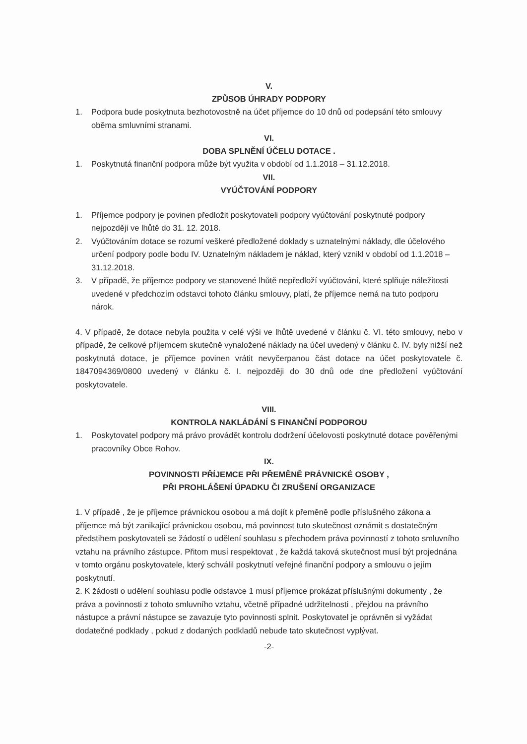V.
ZPŮSOB ÚHRADY PODPORY
1. Podpora bude poskytnuta bezhotovostně na účet příjemce do 10 dnů od podepsání této smlouvy oběma smluvními stranami.
VI.
DOBA SPLNĚNÍ ÚČELU DOTACE .
1. Poskytnutá finanční podpora může být využita v období od 1.1.2018 – 31.12.2018.
VII.
VYÚČTOVÁNÍ PODPORY
1. Příjemce podpory je povinen předložit poskytovateli podpory vyúčtování poskytnuté podpory nejpozději ve lhůtě do 31. 12. 2018.
2. Vyúčtováním dotace se rozumí veškeré předložené doklady s uznatelnými náklady, dle účelového určení podpory podle bodu IV. Uznatelným nákladem je náklad, který vznikl v období od 1.1.2018 – 31.12.2018.
3. V případě, že příjemce podpory ve stanovené lhůtě nepředloží vyúčtování, které splňuje náležitosti uvedené v předchozím odstavci tohoto článku smlouvy, platí, že příjemce nemá na tuto podporu nárok.
4. V případě, že dotace nebyla použita v celé výši ve lhůtě uvedené v článku č. VI. této smlouvy, nebo v případě, že celkové příjemcem skutečně vynaložené náklady na účel uvedený v článku č. IV. byly nižší než poskytnutá dotace, je příjemce povinen vrátit nevyčerpanou část dotace na účet poskytovatele č. 1847094369/0800 uvedený v článku č. I. nejpozději do 30 dnů ode dne předložení vyúčtování poskytovatele.
VIII.
KONTROLA NAKLÁDÁNÍ S FINANČNÍ PODPOROU
1. Poskytovatel podpory má právo provádět kontrolu dodržení účelovosti poskytnuté dotace pověřenými pracovníky Obce Rohov.
IX.
POVINNOSTI PŘÍJEMCE PŘI PŘEMĚNĚ PRÁVNICKÉ OSOBY ,
PŘI PROHLÁŠENÍ ÚPADKU ČI ZRUŠENÍ ORGANIZACE
1. V případě , že je příjemce právnickou osobou a má dojít k přeměně podle příslušného zákona a příjemce má být zanikající právnickou osobou, má povinnost tuto skutečnost oznámit s dostatečným předstihem poskytovateli se žádostí o udělení souhlasu s přechodem práva povinností z tohoto smluvního vztahu na právního zástupce. Přitom musí respektovat , že každá taková skutečnost musí být projednána v tomto orgánu poskytovatele, který schválil poskytnutí veřejné finanční podpory a smlouvu o jejím poskytnutí.
2. K žádosti o udělení souhlasu podle odstavce 1 musí příjemce prokázat příslušnými dokumenty , že práva a povinnosti z tohoto smluvního vztahu, včetně případné udržitelnosti , přejdou na právního nástupce a právní nástupce se zavazuje tyto povinnosti splnit. Poskytovatel je oprávněn si vyžádat dodatečné podklady , pokud z dodaných podkladů nebude tato skutečnost vyplývat.
-2-